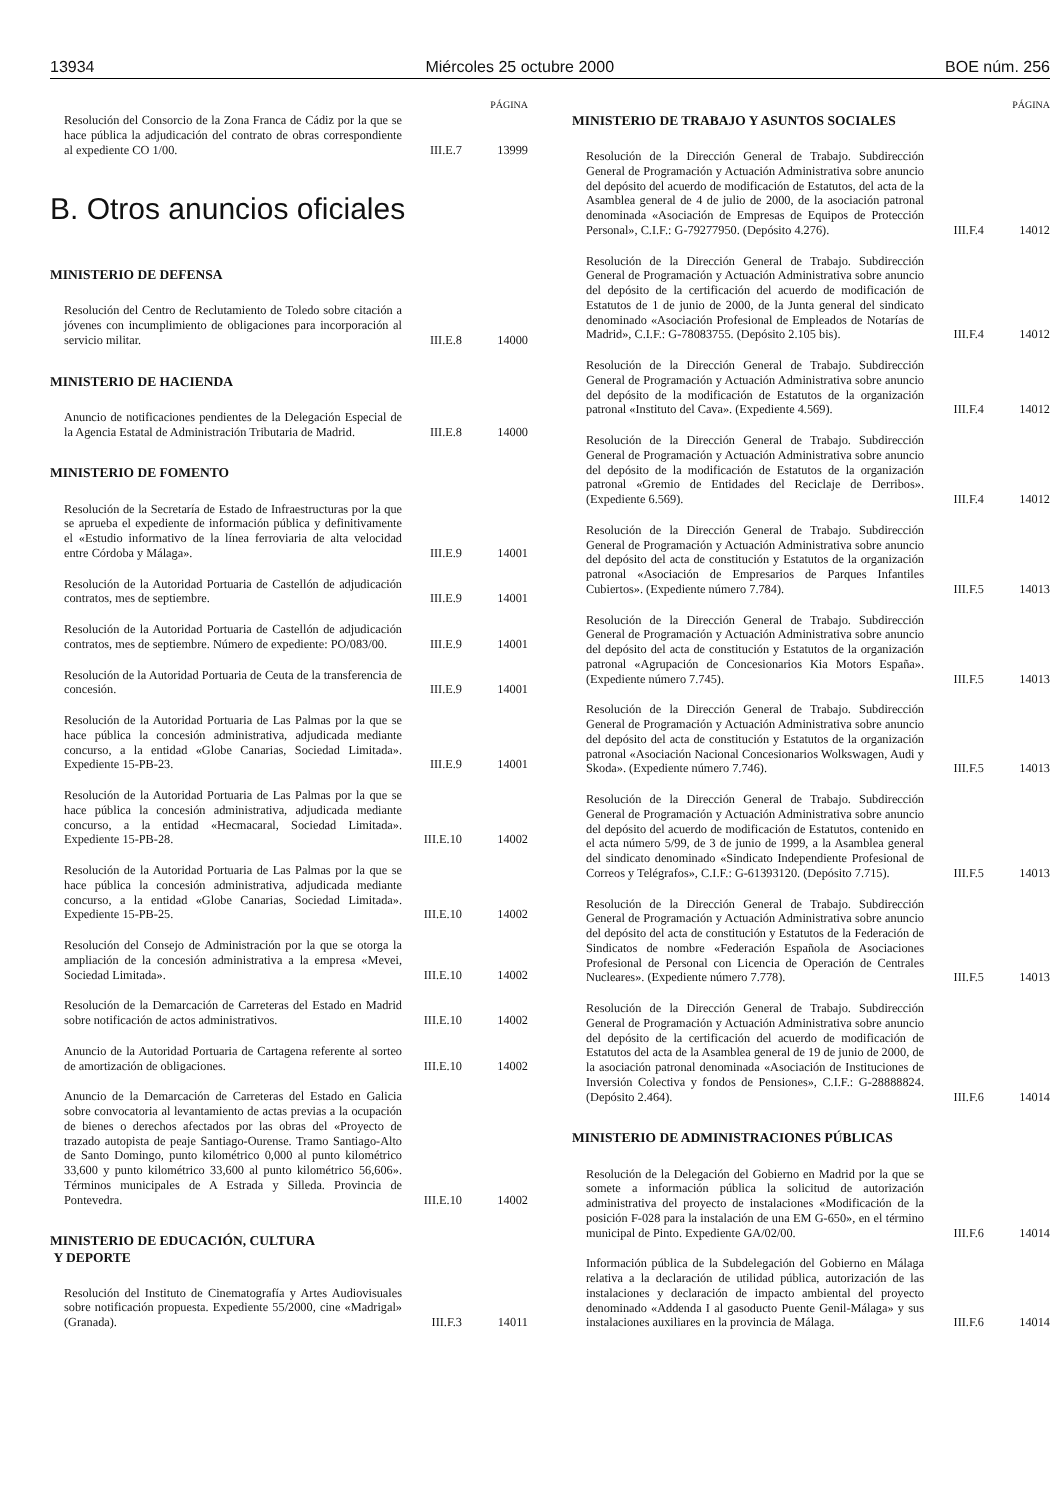13934 Miércoles 25 octubre 2000 BOE núm. 256
PÁGINA
Resolución del Consorcio de la Zona Franca de Cádiz por la que se hace pública la adjudicación del contrato de obras correspondiente al expediente CO 1/00.
III.E.7 13999
B. Otros anuncios oficiales
MINISTERIO DE DEFENSA
Resolución del Centro de Reclutamiento de Toledo sobre citación a jóvenes con incumplimiento de obligaciones para incorporación al servicio militar.
III.E.8 14000
MINISTERIO DE HACIENDA
Anuncio de notificaciones pendientes de la Delegación Especial de la Agencia Estatal de Administración Tributaria de Madrid.
III.E.8 14000
MINISTERIO DE FOMENTO
Resolución de la Secretaría de Estado de Infraestructuras por la que se aprueba el expediente de información pública y definitivamente el «Estudio informativo de la línea ferroviaria de alta velocidad entre Córdoba y Málaga».
III.E.9 14001
Resolución de la Autoridad Portuaria de Castellón de adjudicación contratos, mes de septiembre.
III.E.9 14001
Resolución de la Autoridad Portuaria de Castellón de adjudicación contratos, mes de septiembre. Número de expediente: PO/083/00.
III.E.9 14001
Resolución de la Autoridad Portuaria de Ceuta de la transferencia de concesión.
III.E.9 14001
Resolución de la Autoridad Portuaria de Las Palmas por la que se hace pública la concesión administrativa, adjudicada mediante concurso, a la entidad «Globe Canarias, Sociedad Limitada». Expediente 15-PB-23.
III.E.9 14001
Resolución de la Autoridad Portuaria de Las Palmas por la que se hace pública la concesión administrativa, adjudicada mediante concurso, a la entidad «Hecmacaral, Sociedad Limitada». Expediente 15-PB-28.
III.E.10 14002
Resolución de la Autoridad Portuaria de Las Palmas por la que se hace pública la concesión administrativa, adjudicada mediante concurso, a la entidad «Globe Canarias, Sociedad Limitada». Expediente 15-PB-25.
III.E.10 14002
Resolución del Consejo de Administración por la que se otorga la ampliación de la concesión administrativa a la empresa «Mevei, Sociedad Limitada».
III.E.10 14002
Resolución de la Demarcación de Carreteras del Estado en Madrid sobre notificación de actos administrativos.
III.E.10 14002
Anuncio de la Autoridad Portuaria de Cartagena referente al sorteo de amortización de obligaciones.
III.E.10 14002
Anuncio de la Demarcación de Carreteras del Estado en Galicia sobre convocatoria al levantamiento de actas previas a la ocupación de bienes o derechos afectados por las obras del «Proyecto de trazado autopista de peaje Santiago-Ourense. Tramo Santiago-Alto de Santo Domingo, punto kilométrico 0,000 al punto kilométrico 33,600 y punto kilométrico 33,600 al punto kilométrico 56,606». Términos municipales de A Estrada y Silleda. Provincia de Pontevedra.
III.E.10 14002
MINISTERIO DE EDUCACIÓN, CULTURA
Y DEPORTE
Resolución del Instituto de Cinematografía y Artes Audiovisuales sobre notificación propuesta. Expediente 55/2000, cine «Madrigal» (Granada).
III.F.3 14011
PÁGINA
MINISTERIO DE TRABAJO Y ASUNTOS SOCIALES
Resolución de la Dirección General de Trabajo. Subdirección General de Programación y Actuación Administrativa sobre anuncio del depósito del acuerdo de modificación de Estatutos, del acta de la Asamblea general de 4 de julio de 2000, de la asociación patronal denominada «Asociación de Empresas de Equipos de Protección Personal», C.I.F.: G-79277950. (Depósito 4.276).
III.F.4 14012
Resolución de la Dirección General de Trabajo. Subdirección General de Programación y Actuación Administrativa sobre anuncio del depósito de la certificación del acuerdo de modificación de Estatutos de 1 de junio de 2000, de la Junta general del sindicato denominado «Asociación Profesional de Empleados de Notarías de Madrid», C.I.F.: G-78083755. (Depósito 2.105 bis).
III.F.4 14012
Resolución de la Dirección General de Trabajo. Subdirección General de Programación y Actuación Administrativa sobre anuncio del depósito de la modificación de Estatutos de la organización patronal «Instituto del Cava». (Expediente 4.569).
III.F.4 14012
Resolución de la Dirección General de Trabajo. Subdirección General de Programación y Actuación Administrativa sobre anuncio del depósito de la modificación de Estatutos de la organización patronal «Gremio de Entidades del Reciclaje de Derribos». (Expediente 6.569).
III.F.4 14012
Resolución de la Dirección General de Trabajo. Subdirección General de Programación y Actuación Administrativa sobre anuncio del depósito del acta de constitución y Estatutos de la organización patronal «Asociación de Empresarios de Parques Infantiles Cubiertos». (Expediente número 7.784).
III.F.5 14013
Resolución de la Dirección General de Trabajo. Subdirección General de Programación y Actuación Administrativa sobre anuncio del depósito del acta de constitución y Estatutos de la organización patronal «Agrupación de Concesionarios Kia Motors España». (Expediente número 7.745).
III.F.5 14013
Resolución de la Dirección General de Trabajo. Subdirección General de Programación y Actuación Administrativa sobre anuncio del depósito del acta de constitución y Estatutos de la organización patronal «Asociación Nacional Concesionarios Wolkswagen, Audi y Skoda». (Expediente número 7.746).
III.F.5 14013
Resolución de la Dirección General de Trabajo. Subdirección General de Programación y Actuación Administrativa sobre anuncio del depósito del acuerdo de modificación de Estatutos, contenido en el acta número 5/99, de 3 de junio de 1999, a la Asamblea general del sindicato denominado «Sindicato Independiente Profesional de Correos y Telégrafos», C.I.F.: G-61393120. (Depósito 7.715).
III.F.5 14013
Resolución de la Dirección General de Trabajo. Subdirección General de Programación y Actuación Administrativa sobre anuncio del depósito del acta de constitución y Estatutos de la Federación de Sindicatos de nombre «Federación Española de Asociaciones Profesional de Personal con Licencia de Operación de Centrales Nucleares». (Expediente número 7.778).
III.F.5 14013
Resolución de la Dirección General de Trabajo. Subdirección General de Programación y Actuación Administrativa sobre anuncio del depósito de la certificación del acuerdo de modificación de Estatutos del acta de la Asamblea general de 19 de junio de 2000, de la asociación patronal denominada «Asociación de Instituciones de Inversión Colectiva y fondos de Pensiones», C.I.F.: G-28888824. (Depósito 2.464).
III.F.6 14014
MINISTERIO DE ADMINISTRACIONES PÚBLICAS
Resolución de la Delegación del Gobierno en Madrid por la que se somete a información pública la solicitud de autorización administrativa del proyecto de instalaciones «Modificación de la posición F-028 para la instalación de una EM G-650», en el término municipal de Pinto. Expediente GA/02/00.
III.F.6 14014
Información pública de la Subdelegación del Gobierno en Málaga relativa a la declaración de utilidad pública, autorización de las instalaciones y declaración de impacto ambiental del proyecto denominado «Addenda I al gasoducto Puente Genil-Málaga» y sus instalaciones auxiliares en la provincia de Málaga.
III.F.6 14014